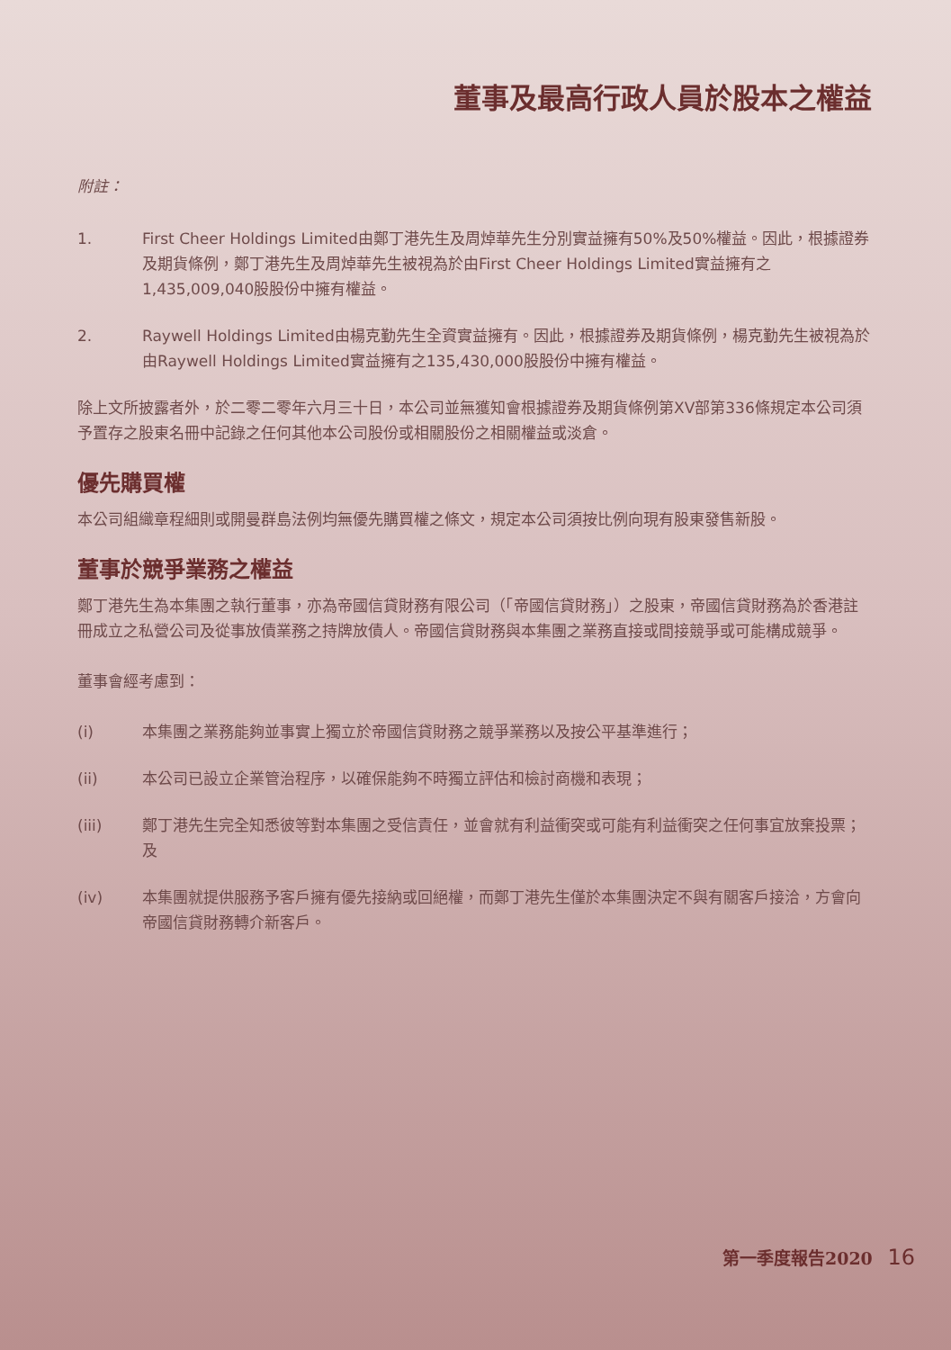董事及最高行政人員於股本之權益
附註：
1. First Cheer Holdings Limited由鄭丁港先生及周焯華先生分別實益擁有50%及50%權益。因此，根據證券及期貨條例，鄭丁港先生及周焯華先生被視為於由First Cheer Holdings Limited實益擁有之1,435,009,040股股份中擁有權益。
2. Raywell Holdings Limited由楊克勤先生全資實益擁有。因此，根據證券及期貨條例，楊克勤先生被視為於由Raywell Holdings Limited實益擁有之135,430,000股股份中擁有權益。
除上文所披露者外，於二零二零年六月三十日，本公司並無獲知會根據證券及期貨條例第XV部第336條規定本公司須予置存之股東名冊中記錄之任何其他本公司股份或相關股份之相關權益或淡倉。
優先購買權
本公司組織章程細則或開曼群島法例均無優先購買權之條文，規定本公司須按比例向現有股東發售新股。
董事於競爭業務之權益
鄭丁港先生為本集團之執行董事，亦為帝國信貸財務有限公司（「帝國信貸財務」）之股東，帝國信貸財務為於香港註冊成立之私營公司及從事放債業務之持牌放債人。帝國信貸財務與本集團之業務直接或間接競爭或可能構成競爭。
董事會經考慮到：
(i) 本集團之業務能夠並事實上獨立於帝國信貸財務之競爭業務以及按公平基準進行；
(ii) 本公司已設立企業管治程序，以確保能夠不時獨立評估和檢討商機和表現；
(iii) 鄭丁港先生完全知悉彼等對本集團之受信責任，並會就有利益衝突或可能有利益衝突之任何事宜放棄投票；及
(iv) 本集團就提供服務予客戶擁有優先接納或回絕權，而鄭丁港先生僅於本集團決定不與有關客戶接洽，方會向帝國信貸財務轉介新客戶。
第一季度報告2020 16